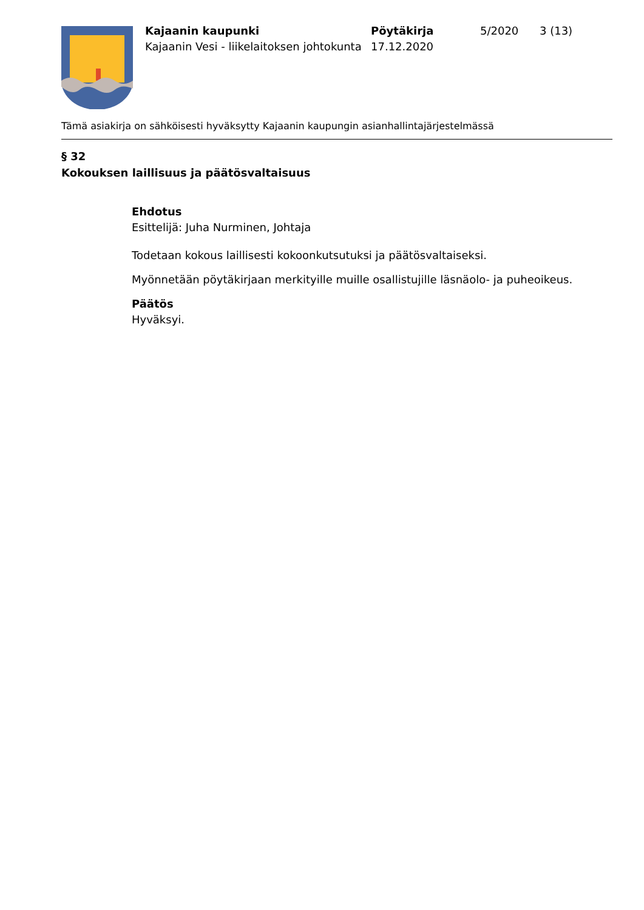Kajaanin kaupunki
Kajaanin Vesi - liikelaitoksen johtokunta
Pöytäkirja
17.12.2020
5/2020 3 (13)
Tämä asiakirja on sähköisesti hyväksytty Kajaanin kaupungin asianhallintajärjestelmässä
§ 32
Kokouksen laillisuus ja päätösvaltaisuus
Ehdotus
Esittelijä: Juha Nurminen, Johtaja
Todetaan kokous laillisesti kokoonkutsutuksi ja päätösvaltaiseksi.
Myönnetään pöytäkirjaan merkityille muille osallistujille läsnäolo- ja puheoikeus.
Päätös
Hyväksyi.